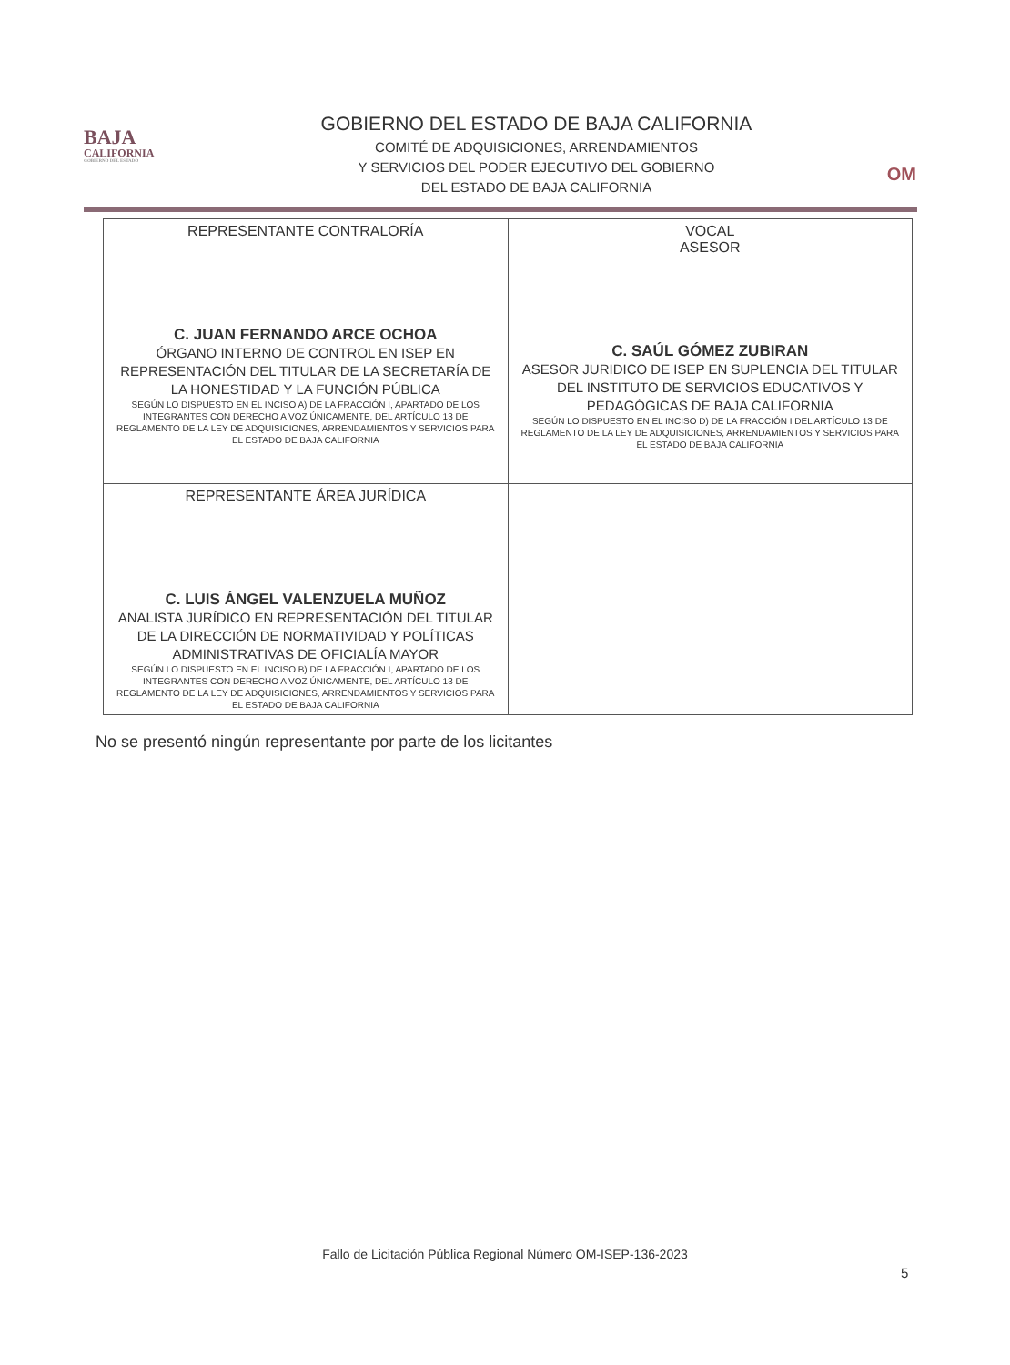BAJA
CALIFORNIA
GOBIERNO DEL ESTADO
GOBIERNO DEL ESTADO DE BAJA CALIFORNIA
COMITÉ DE ADQUISICIONES, ARRENDAMIENTOS
Y SERVICIOS DEL PODER EJECUTIVO DEL GOBIERNO
DEL ESTADO DE BAJA CALIFORNIA
OM
| REPRESENTANTE CONTRALORÍA C. JUAN FERNANDO ARCE OCHOA ÓRGANO INTERNO DE CONTROL EN ISEP EN REPRESENTACIÓN DEL TITULAR DE LA SECRETARÍA DE LA HONESTIDAD Y LA FUNCIÓN PÚBLICA SEGÚN LO DISPUESTO EN EL INCISO A) DE LA FRACCIÓN I, APARTADO DE LOS INTEGRANTES CON DERECHO A VOZ ÚNICAMENTE, DEL ARTÍCULO 13 DE REGLAMENTO DE LA LEY DE ADQUISICIONES, ARRENDAMIENTOS Y SERVICIOS PARA EL ESTADO DE BAJA CALIFORNIA | VOCAL ASESOR C. SAÚL GÓMEZ ZUBIRAN ASESOR JURIDICO DE ISEP EN SUPLENCIA DEL TITULAR DEL INSTITUTO DE SERVICIOS EDUCATIVOS Y PEDAGÓGICAS DE BAJA CALIFORNIA SEGÚN LO DISPUESTO EN EL INCISO D) DE LA FRACCIÓN I DEL ARTÍCULO 13 DE REGLAMENTO DE LA LEY DE ADQUISICIONES, ARRENDAMIENTOS Y SERVICIOS PARA EL ESTADO DE BAJA CALIFORNIA |
| REPRESENTANTE ÁREA JURÍDICA C. LUIS ÁNGEL VALENZUELA MUÑOZ ANALISTA JURÍDICO EN REPRESENTACIÓN DEL TITULAR DE LA DIRECCIÓN DE NORMATIVIDAD Y POLÍTICAS ADMINISTRATIVAS DE OFICIALÍA MAYOR SEGÚN LO DISPUESTO EN EL INCISO B) DE LA FRACCIÓN I, APARTADO DE LOS INTEGRANTES CON DERECHO A VOZ ÚNICAMENTE, DEL ARTÍCULO 13 DE REGLAMENTO DE LA LEY DE ADQUISICIONES, ARRENDAMIENTOS Y SERVICIOS PARA EL ESTADO DE BAJA CALIFORNIA | |
No se presentó ningún representante por parte de los licitantes
Fallo de Licitación Pública Regional Número OM-ISEP-136-2023
5